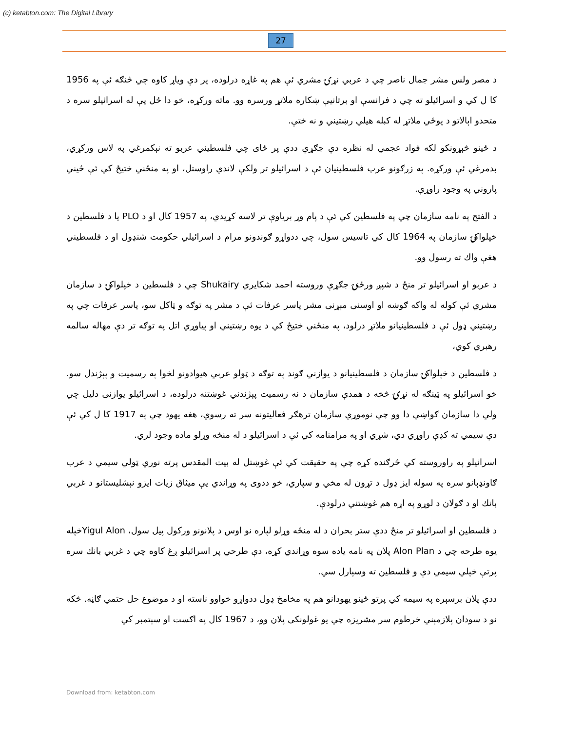(c) ketabton.com: The Digital Library
27
د مصر ولس مشر جمال ناصر چي د عربي نړۍ مشري ئې هم په غاړه درلوده، پر دې وياړ کاوه چي څنګه ئې په 1956 کا ل کي و اسرائيلو ته چي د فرانسې او برتانيې ښکاره ملاتړ ورسره وو. ماته ورکړه، خو دا ځل يې له اسرائيلو سره د متحدو اېالاتو د پوځي ملاتړ له کبله هيلي رښتيني و نه ختې.
د ځينو څېړونکو لکه فواد عجمي له نظره دې جګړې ددې پر ځاى چي فلسطيني عربو ته نېکمرغي په لاس ورکړي، بدمرغي ئې ورکړه. په زرګونو عرب فلسطينيان ئې د اسرائيلو تر ولکې لاندي راوستل، او په منځني ختيځ کي ئې ځيني پاروني په وجود راوړې.
د الفتح په نامه سازمان چي په فلسطين کي ئې د پام وړ برياوې تر لاسه کړيدي، په 1957 کال او د PLO يا د فلسطين د خپلواکۍ سازمان په 1964 کال کي تاسيس سول، چي ددواړو ګوندونو مرام د اسرائيلي حکومت شنډول او د فلسطيني هغې واك ته رسول وو.
د عربو او اسرائيلو تر منځ د شپږ ورځنۍ جګړې وروسته احمد شکايري Shukairy چي د فلسطين د خپلواکۍ د سازمان مشري ئې کوله له واکه ګوښه او اوسنی مېړنی مشر ياسر عرفات ئې د مشر په توګه و ټاکل سو، ياسر عرفات چي په رښتيني ډول ئې د فلسطينيانو ملاتړ درلود، په منځني ختيځ کي د يوه رښتيني او پياوړي اتل په توګه تر دې مهاله سالمه رهبري کوي،
د فلسطين د خپلواکۍ سازمان د فلسطينيانو د يوازني ګوند په توګه د ټولو عربي هيوادونو لخوا په رسميت و پېژندل سو. خو اسرائيلو په ټينګه له نړۍ څخه د همدې سازمان د نه رسميت پېژندني غوښتنه درلوده، د اسرائيلو يوازنی دليل چي ولي دا سازمان ګواښي دا وو چي نوموړي سازمان ترهګر فعاليتونه سر ته رسوي، هغه يهود چي په 1917 کا ل کي ئې دې سيمي ته کډې راوړي دي، شړي او په مرامنامه کي ئې د اسرائيلو د له منځه وړلو ماده وجود لري.
اسرائيلو په راوروسته کي څرګنده کړه چي په حقيقت کي ئې غوښتل له بيت المقدس پرته نوري ټولي سيمي د عرب ګاونډېانو سره په سوله ايز ډول د تړون له مخي و سپاري، خو ددوی په وړاندي يې ميثاق زيات ايزو نېشليستانو د غربي بانك او د ګولان د لوړو په اړه هم غوښتني درلودې.
د فلسطين او اسرائيلو تر منځ ددې ستر بحران د له منځه وړلو لپاره نو اوس د پلانونو ورکول پيل سول، Yigul Alonخپله يوه طرحه چي د Alon Plan پلان په نامه ياده سوه وړاندي کړه، دې طرحي پر اسرائيلو ږغ کاوه چي د غربي بانك سره پرتې خپلي سيمي دې و فلسطين ته وسپارل سي.
ددې پلان برسېره په سيمه کي پرتو ځينو يهودانو هم په مخامخ ډول ددواړو خواوو ناسته او د موضوع حل حتمي ګاڼه. څکه نو د سودان پلازمېني خرطوم سر مشريزه چي يو غولونکی پلان وو، د 1967 کال په اګست او سپتمبر کي
Download from: ketabton.com